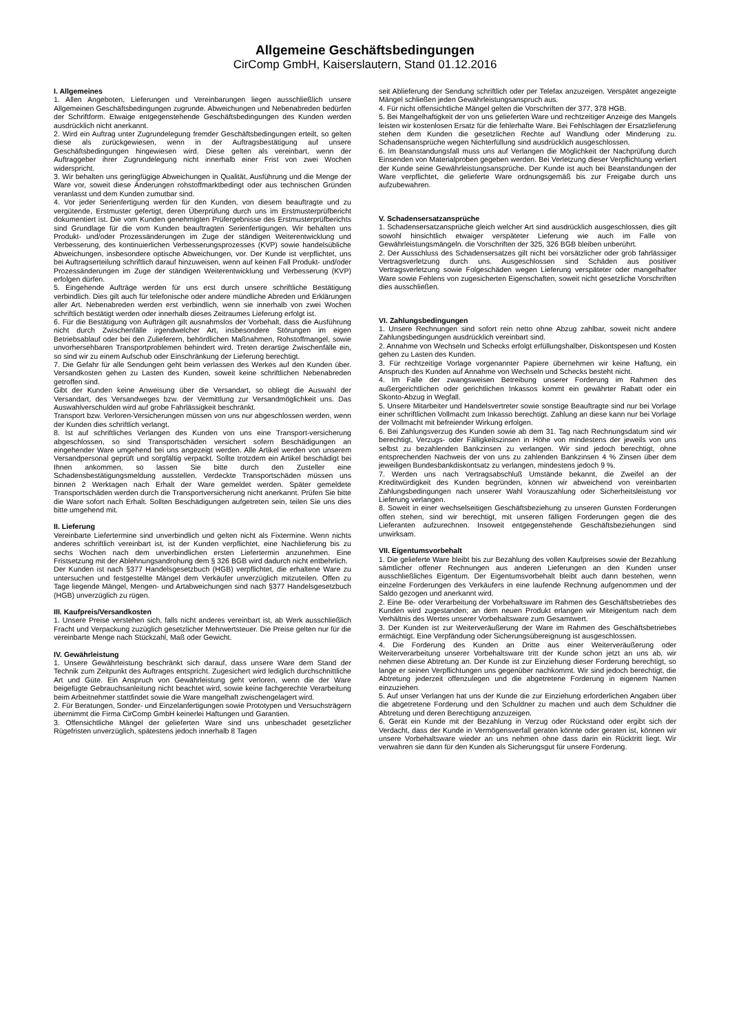Allgemeine Geschäftsbedingungen
CirComp GmbH, Kaiserslautern, Stand 01.12.2016
I. Allgemeines
1. Allen Angeboten, Lieferungen und Vereinbarungen liegen ausschließlich unsere Allgemeinen Geschäftsbedingungen zugrunde. Abweichungen und Nebenabreden bedürfen der Schriftform. Etwaige entgegenstehende Geschäftsbedingungen des Kunden werden ausdrücklich nicht anerkannt.
2. Wird ein Auftrag unter Zugrundelegung fremder Geschäftsbedingungen erteilt, so gelten diese als zurückgewiesen, wenn in der Auftragsbestätigung auf unsere Geschäftsbedingungen hingewiesen wird. Diese gelten als vereinbart, wenn der Auftraggeber ihrer Zugrundelegung nicht innerhalb einer Frist von zwei Wochen widerspricht.
3. Wir behalten uns geringfügige Abweichungen in Qualität, Ausführung und die Menge der Ware vor, soweit diese Änderungen rohstoffmarktbedingt oder aus technischen Gründen veranlasst und dem Kunden zumutbar sind.
4. Vor jeder Serienfertigung werden für den Kunden, von diesem beauftragte und zu vergütende, Erstmuster gefertigt, deren Überprüfung durch uns im Erstmusterprüfbericht dokumentiert ist. Die vom Kunden genehmigten Prüfergebnisse des Erstmusterprüfberichts sind Grundlage für die vom Kunden beauftragten Serienfertigungen. Wir behalten uns Produkt- und/oder Prozessänderungen im Zuge der ständigen Weiterentwicklung und Verbesserung, des kontinuierlichen Verbesserungsprozesses (KVP) sowie handelsübliche Abweichungen, insbesondere optische Abweichungen, vor. Der Kunde ist verpflichtet, uns bei Auftragserteilung schriftlich darauf hinzuweisen, wenn auf keinen Fall Produkt- und/oder Prozessänderungen im Zuge der ständigen Weiterentwicklung und Verbesserung (KVP) erfolgen dürfen.
5. Eingehende Aufträge werden für uns erst durch unsere schriftliche Bestätigung verbindlich. Dies gilt auch für telefonische oder andere mündliche Abreden und Erklärungen aller Art. Nebenabreden werden erst verbindlich, wenn sie innerhalb von zwei Wochen schriftlich bestätigt werden oder innerhalb dieses Zeitraumes Lieferung erfolgt ist.
6. Für die Bestätigung von Aufträgen gilt ausnahmslos der Vorbehalt, dass die Ausführung nicht durch Zwischenfälle irgendwelcher Art, insbesondere Störungen im eigen Betriebsablauf oder bei den Zulieferern, behördlichen Maßnahmen, Rohstoffmangel, sowie unvorhersehbaren Transportproblemen behindert wird. Treten derartige Zwischenfälle ein, so sind wir zu einem Aufschub oder Einschränkung der Lieferung berechtigt.
7. Die Gefahr für alle Sendungen geht beim verlassen des Werkes auf den Kunden über. Versandkosten gehen zu Lasten des Kunden, soweit keine schriftlichen Nebenabreden getroffen sind.
Gibt der Kunden keine Anweisung über die Versandart, so obliegt die Auswahl der Versandart, des Versandweges bzw. der Vermittlung zur Versandmöglichkeit uns. Das Auswahlverschulden wird auf grobe Fahrlässigkeit beschränkt.
Transport bzw. Verloren-Versicherungen müssen von uns nur abgeschlossen werden, wenn der Kunden dies schriftlich verlangt.
8. Ist auf schriftliches Verlangen des Kunden von uns eine Transport-versicherung abgeschlossen, so sind Transportschäden versichert sofern Beschädigungen an eingehender Ware umgehend bei uns angezeigt werden. Alle Artikel werden von unserem Versandpersonal geprüft und sorgfältig verpackt. Sollte trotzdem ein Artikel beschädigt bei Ihnen ankommen, so lassen Sie bitte durch den Zusteller eine Schadensbestätigungsmeldung ausstellen. Verdeckte Transportschäden müssen uns binnen 2 Werktagen nach Erhalt der Ware gemeldet werden. Später gemeldete Transportschäden werden durch die Transportversicherung nicht anerkannt. Prüfen Sie bitte die Ware sofort nach Erhalt. Sollten Beschädigungen aufgetreten sein, teilen Sie uns dies bitte umgehend mit.
II. Lieferung
Vereinbarte Liefertermine sind unverbindlich und gelten nicht als Fixtermine. Wenn nichts anderes schriftlich vereinbart ist, ist der Kunden verpflichtet, eine Nachlieferung bis zu sechs Wochen nach dem unverbindlichen ersten Liefertermin anzunehmen. Eine Fristsetzung mit der Ablehnungsandrohung dem § 326 BGB wird dadurch nicht entbehrlich.
Der Kunden ist nach §377 Handelsgesetzbuch (HGB) verpflichtet, die erhaltene Ware zu untersuchen und festgestellte Mängel dem Verkäufer unverzüglich mitzuteilen. Offen zu Tage liegende Mängel, Mengen- und Artabweichungen sind nach §377 Handelsgesetzbuch (HGB) unverzüglich zu rügen.
III. Kaufpreis/Versandkosten
1. Unsere Preise verstehen sich, falls nicht anderes vereinbart ist, ab Werk ausschließlich Fracht und Verpackung zuzüglich gesetzlicher Mehrwertsteuer. Die Preise gelten nur für die vereinbarte Menge nach Stückzahl, Maß oder Gewicht.
IV. Gewährleistung
1. Unsere Gewährleistung beschränkt sich darauf, dass unsere Ware dem Stand der Technik zum Zeitpunkt des Auftrages entspricht. Zugesichert wird lediglich durchschnittliche Art und Güte. Ein Anspruch von Gewährleistung geht verloren, wenn die der Ware beigefügte Gebrauchsanleitung nicht beachtet wird, sowie keine fachgerechte Verarbeitung beim Arbeitnehmer stattfindet sowie die Ware mangelhaft zwischengelagert wird.
2. Für Beratungen, Sonder- und Einzelanfertigungen sowie Prototypen und Versuchsträgern übernimmt die Firma CirComp GmbH keinerlei Haftungen und Garantien.
3. Offensichtliche Mängel der gelieferten Ware sind uns unbeschadet gesetzlicher Rügefristen unverzüglich, spätestens jedoch innerhalb 8 Tagen
seit Ablieferung der Sendung schriftlich oder per Telefax anzuzeigen. Verspätet angezeigte Mängel schließen jeden Gewährleistungsanspruch aus.
4. Für nicht offensichtliche Mängel gelten die Vorschriften der 377, 378 HGB.
5. Bei Mangelhaftigkeit der von uns gelieferten Ware und rechtzeitiger Anzeige des Mangels leisten wir kostenlosen Ersatz für die fehlerhafte Ware. Bei Fehlschlagen der Ersatzlieferung stehen dem Kunden die gesetzlichen Rechte auf Wandlung oder Minderung zu. Schadensansprüche wegen Nichterfüllung sind ausdrücklich ausgeschlossen.
6. Im Beanstandungsfall muss uns auf Verlangen die Möglichkeit der Nachprüfung durch Einsenden von Materialproben gegeben werden. Bei Verletzung dieser Verpflichtung verliert der Kunde seine Gewährleistungsansprüche. Der Kunde ist auch bei Beanstandungen der Ware verpflichtet, die gelieferte Ware ordnungsgemäß bis zur Freigabe durch uns aufzubewahren.
V. Schadensersatzansprüche
1. Schadensersatzansprüche gleich welcher Art sind ausdrücklich ausgeschlossen, dies gilt sowohl hinsichtlich etwaiger verspäteter Lieferung wie auch im Falle von Gewährleistungsmängeln. die Vorschriften der 325, 326 BGB bleiben unberührt.
2. Der Ausschluss des Schadensersatzes gilt nicht bei vorsätzlicher oder grob fahrlässiger Vertragsverletzung durch uns. Ausgeschlossen sind Schäden aus positiver Vertragsverletzung sowie Folgeschäden wegen Lieferung verspäteter oder mangelhafter Ware sowie Fehlens von zugesicherten Eigenschaften, soweit nicht gesetzliche Vorschriften dies ausschließen.
VI. Zahlungsbedingungen
1. Unsere Rechnungen sind sofort rein netto ohne Abzug zahlbar, soweit nicht andere Zahlungsbedingungen ausdrücklich vereinbart sind.
2. Annahme von Wechseln und Schecks erfolgt erfüllungshalber, Diskontspesen und Kosten gehen zu Lasten des Kunden.
3. Für rechtzeitige Vorlage vorgenannter Papiere übernehmen wir keine Haftung, ein Anspruch des Kunden auf Annahme von Wechseln und Schecks besteht nicht.
4. Im Falle der zwangsweisen Betreibung unserer Forderung im Rahmen des außergerichtlichen oder gerichtlichen Inkassos kommt ein gewährter Rabatt oder ein Skonto-Abzug in Wegfall.
5. Unsere Mitarbeiter und Handelsvertreter sowie sonstige Beauftragte sind nur bei Vorlage einer schriftlichen Vollmacht zum Inkasso berechtigt. Zahlung an diese kann nur bei Vorlage der Vollmacht mit befreiender Wirkung erfolgen.
6. Bei Zahlungsverzug des Kunden sowie ab dem 31. Tag nach Rechnungsdatum sind wir berechtigt, Verzugs- oder Fälligkeitszinsen in Höhe von mindestens der jeweils von uns selbst zu bezahlenden Bankzinsen zu verlangen. Wir sind jedoch berechtigt, ohne entsprechenden Nachweis der von uns zu zahlenden Bankzinsen 4 % Zinsen über dem jeweiligen Bundesbankdiskontsatz zu verlangen, mindestens jedoch 9 %.
7. Werden uns nach Vertragsabschluß Umstände bekannt, die Zweifel an der Kreditwürdigkeit des Kunden begründen, können wir abweichend von vereinbarten Zahlungsbedingungen nach unserer Wahl Vorauszahlung oder Sicherheitsleistung vor Lieferung verlangen.
8. Soweit in einer wechselseitigen Geschäftsbeziehung zu unseren Gunsten Forderungen offen stehen, sind wir berechtigt, mit unseren fälligen Forderungen gegen die des Lieferanten aufzurechnen. Insoweit entgegenstehende Geschäftsbeziehungen sind unwirksam.
VII. Eigentumsvorbehalt
1. Die gelieferte Ware bleibt bis zur Bezahlung des vollen Kaufpreises sowie der Bezahlung sämtlicher offener Rechnungen aus anderen Lieferungen an den Kunden unser ausschließliches Eigentum. Der Eigentumsvorbehalt bleibt auch dann bestehen, wenn einzelne Forderungen des Verkäufers in eine laufende Rechnung aufgenommen und der Saldo gezogen und anerkannt wird.
2. Eine Be- oder Verarbeitung der Vorbehaltsware im Rahmen des Geschäftsbetriebes des Kunden wird zugestanden; an dem neuen Produkt erlangen wir Miteigentum nach dem Verhältnis des Wertes unserer Vorbehaltsware zum Gesamtwert.
3. Der Kunden ist zur Weiterveräußerung der Ware im Rahmen des Geschäftsbetriebes ermächtigt. Eine Verpfändung oder Sicherungsübereignung ist ausgeschlossen.
4. Die Forderung des Kunden an Dritte aus einer Weiterveräußerung oder Weiterverarbeitung unserer Vorbehaltsware tritt der Kunde schon jetzt an uns ab, wir nehmen diese Abtretung an. Der Kunde ist zur Einziehung dieser Forderung berechtigt, so lange er seinen Verpflichtungen uns gegenüber nachkommt. Wir sind jedoch berechtigt, die Abtretung jederzeit offenzulegen und die abgetretene Forderung in eigenem Namen einzuziehen.
5. Auf unser Verlangen hat uns der Kunde die zur Einziehung erforderlichen Angaben über die abgetretene Forderung und den Schuldner zu machen und auch dem Schuldner die Abtretung und deren Berechtigung anzuzeigen.
6. Gerät ein Kunde mit der Bezahlung in Verzug oder Rückstand oder ergibt sich der Verdacht, dass der Kunde in Vermögensverfall geraten könnte oder geraten ist, können wir unsere Vorbehaltsware wieder an uns nehmen ohne dass darin ein Rücktritt liegt. Wir verwahren sie dann für den Kunden als Sicherungsgut für unsere Forderung.